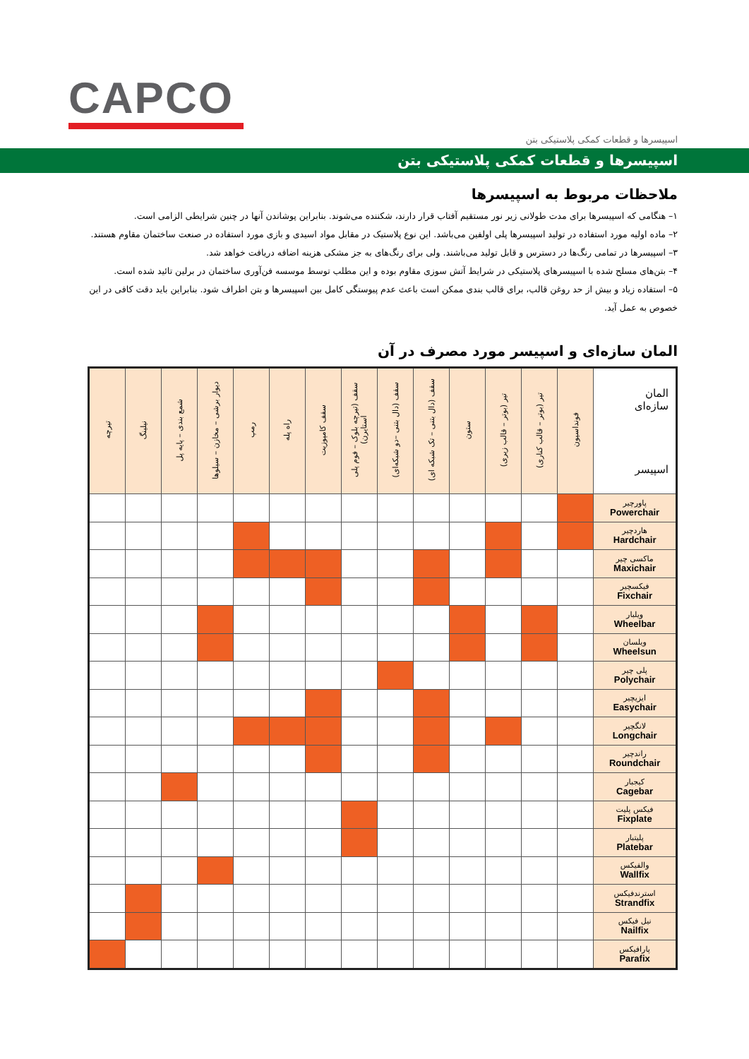CAPCO
اسپیسرها و قطعات کمکی پلاستیکی بتن
اسپیسرها و قطعات کمکی پلاستیکی بتن
ملاحظات مربوط به اسپیسرها
۱– هنگامی که اسپیسرها برای مدت طولانی زیر نور مستقیم آفتاب قرار دارند، شکننده می‌شوند. بنابراین پوشاندن آنها در چنین شرایطی الزامی است.
۲– ماده اولیه مورد استفاده در تولید اسپیسرها پلی اولفین می‌باشد. این نوع پلاستیک در مقابل مواد اسیدی و بازی مورد استفاده در صنعت ساختمان مقاوم هستند.
۳– اسپیسرها در تمامی رنگ‌ها در دسترس و قابل تولید می‌باشند. ولی برای رنگ‌های به جز مشکی هزینه اضافه دریافت خواهد شد.
۴– بتن‌های مسلح شده با اسپیسرهای پلاستیکی در شرایط آتش سوزی مقاوم بوده و این مطلب توسط موسسه فن‌آوری ساختمان در برلین تائید شده است.
۵– استفاده زیاد و بیش از حد روغن قالب، برای قالب بندی ممکن است باعث عدم پیوستگی کامل بین اسپیسرها و بتن اطراف شود. بنابراین باید دقت کافی در این خصوص به عمل آید.
المان سازه‌ای و اسپیسر مورد مصرف در آن
| المان سازه‌ای اسپیسر | فونداسیون | تیر (بوتر – قالب کناری) | تیر (بوتر – قالب زیری) | ستون | سقف (دال بتنی – تک شبکه ای) | سقف (دال بتنی –دو شبکه‌ای) | سقف (تیرچه بلوک – فوم پلی استایرن) | سقف کامپوزیت | راه پله | رمپ | دیوار برشی – مخازن – سیلوها | شمع بندی – پایه پل | نیلینگ | تیرچه |
| --- | --- | --- | --- | --- | --- | --- | --- | --- | --- | --- | --- | --- | --- | --- |
| پاورچیر Powerchair | | | | | | | | | | | | | | |
| هاردچیر Hardchair | | | | | | | | | | | | | | |
| ماکسی چیر Maxichair | | | | | | | | | | | | | | |
| فیکسچیر Fixchair | | | | | | | | | | | | | | |
| ویلبار Wheelbar | | | | | | | | | | | | | | |
| ویلسان Wheelsun | | | | | | | | | | | | | | |
| پلی چیر Polychair | | | | | | | | | | | | | | |
| ایزیچیر Easychair | | | | | | | | | | | | | | |
| لانگچیر Longchair | | | | | | | | | | | | | | |
| راندچیر Roundchair | | | | | | | | | | | | | | |
| کیجبار Cagebar | | | | | | | | | | | | | | |
| فیکس پلیت Fixplate | | | | | | | | | | | | | | |
| پلیتبار Platebar | | | | | | | | | | | | | | |
| والفیکس Wallfix | | | | | | | | | | | | | | |
| استرندفیکس Strandfix | | | | | | | | | | | | | | |
| نیل فیکس Nailfix | | | | | | | | | | | | | | |
| پارافیکس Parafix | | | | | | | | | | | | | | |